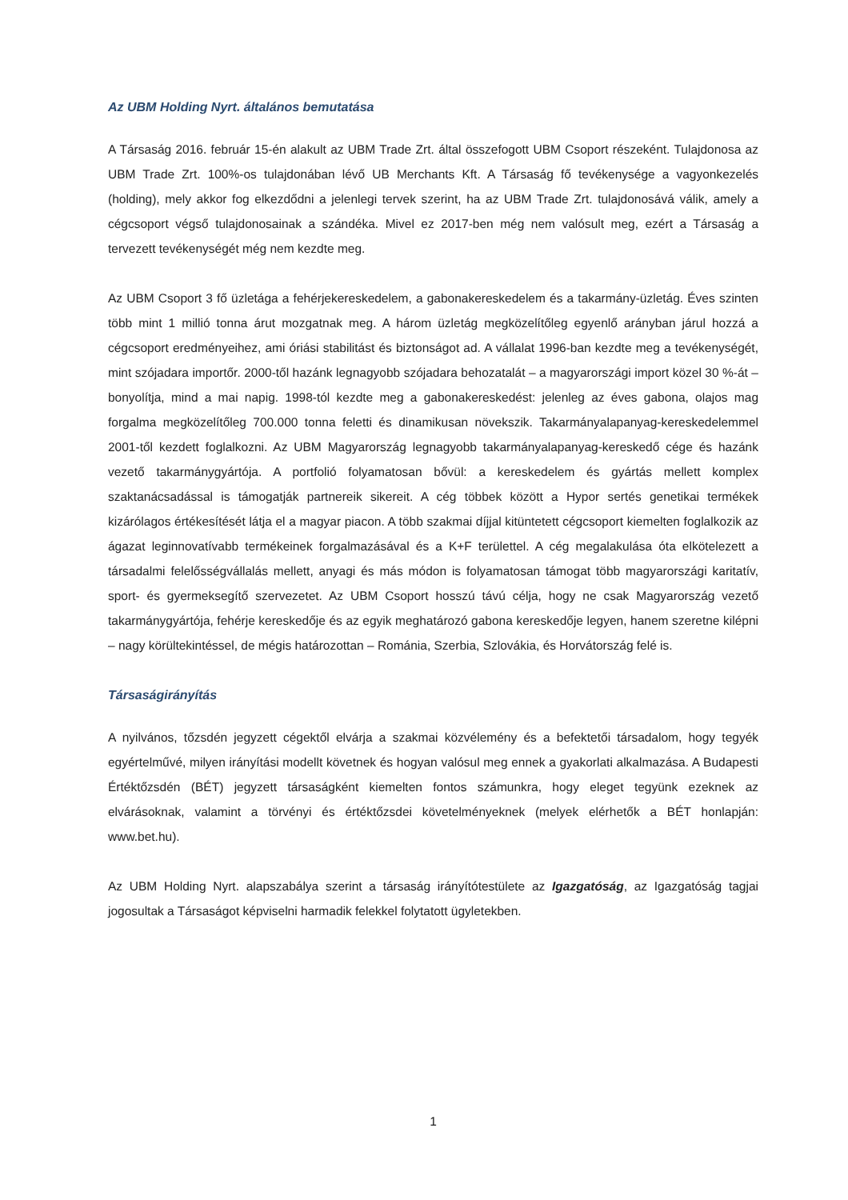Az UBM Holding Nyrt. általános bemutatása
A Társaság 2016. február 15-én alakult az UBM Trade Zrt. által összefogott UBM Csoport részeként. Tulajdonosa az UBM Trade Zrt. 100%-os tulajdonában lévő UB Merchants Kft. A Társaság fő tevékenysége a vagyonkezelés (holding), mely akkor fog elkezdődni a jelenlegi tervek szerint, ha az UBM Trade Zrt. tulajdonosává válik, amely a cégcsoport végső tulajdonosainak a szándéka. Mivel ez 2017-ben még nem valósult meg, ezért a Társaság a tervezett tevékenységét még nem kezdte meg.
Az UBM Csoport 3 fő üzletága a fehérjekereskedelem, a gabonakereskedelem és a takarmány-üzletág. Éves szinten több mint 1 millió tonna árut mozgatnak meg. A három üzletág megközelítőleg egyenlő arányban járul hozzá a cégcsoport eredményeihez, ami óriási stabilitást és biztonságot ad. A vállalat 1996-ban kezdte meg a tevékenységét, mint szójadara importőr. 2000-től hazánk legnagyobb szójadara behozatalát – a magyarországi import közel 30 %-át – bonyolítja, mind a mai napig. 1998-tól kezdte meg a gabonakereskedést: jelenleg az éves gabona, olajos mag forgalma megközelítőleg 700.000 tonna feletti és dinamikusan növekszik. Takarmányalapanyag-kereskedelemmel 2001-től kezdett foglalkozni. Az UBM Magyarország legnagyobb takarmányalapanyag-kereskedő cége és hazánk vezető takarmánygyártója. A portfolió folyamatosan bővül: a kereskedelem és gyártás mellett komplex szaktanácsadással is támogatják partnereik sikereit. A cég többek között a Hypor sertés genetikai termékek kizárólagos értékesítését látja el a magyar piacon. A több szakmai díjjal kitüntetett cégcsoport kiemelten foglalkozik az ágazat leginnovatívabb termékeinek forgalmazásával és a K+F területtel. A cég megalakulása óta elkötelezett a társadalmi felelősségvállalás mellett, anyagi és más módon is folyamatosan támogat több magyarországi karitatív, sport- és gyermeksegítő szervezetet. Az UBM Csoport hosszú távú célja, hogy ne csak Magyarország vezető takarmánygyártója, fehérje kereskedője és az egyik meghatározó gabona kereskedője legyen, hanem szeretne kilépni – nagy körültekintéssel, de mégis határozottan – Románia, Szerbia, Szlovákia, és Horvátország felé is.
Társaságirányítás
A nyilvános, tőzsdén jegyzett cégektől elvárja a szakmai közvélemény és a befektetői társadalom, hogy tegyék egyértelművé, milyen irányítási modellt követnek és hogyan valósul meg ennek a gyakorlati alkalmazása. A Budapesti Értéktőzsdén (BÉT) jegyzett társaságként kiemelten fontos számunkra, hogy eleget tegyünk ezeknek az elvárásoknak, valamint a törvényi és értéktőzsdei követelményeknek (melyek elérhetők a BÉT honlapján: www.bet.hu).
Az UBM Holding Nyrt. alapszabálya szerint a társaság irányítótestülete az Igazgatóság, az Igazgatóság tagjai jogosultak a Társaságot képviselni harmadik felekkel folytatott ügyletekben.
1